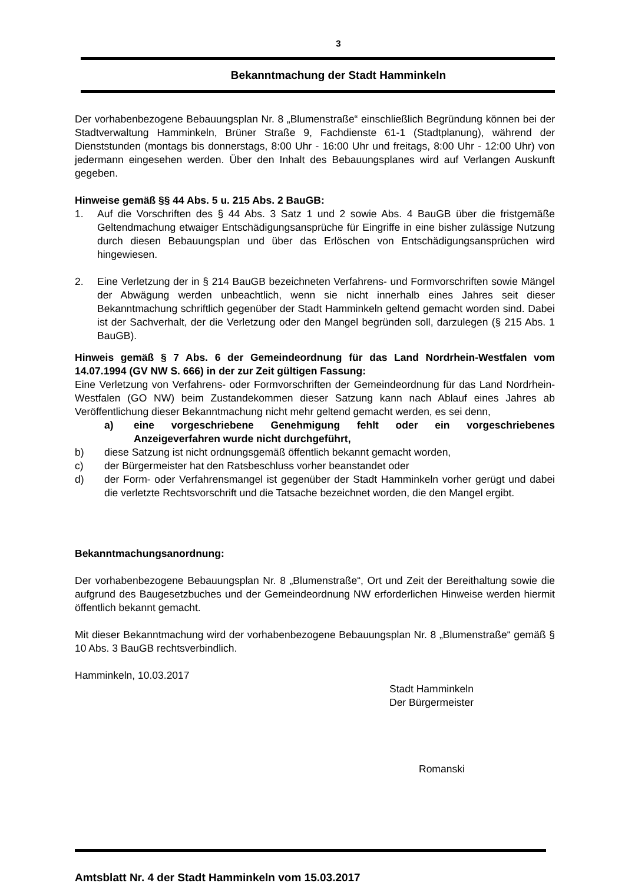3
Bekanntmachung der Stadt Hamminkeln
Der vorhabenbezogene Bebauungsplan Nr. 8 „Blumenstraße“ einschließlich Begründung können bei der Stadtverwaltung Hamminkeln, Brüner Straße 9, Fachdienste 61-1 (Stadtplanung), während der Dienststunden (montags bis donnerstags, 8:00 Uhr - 16:00 Uhr und freitags, 8:00 Uhr - 12:00 Uhr) von jedermann eingesehen werden. Über den Inhalt des Bebauungsplanes wird auf Verlangen Auskunft gegeben.
Hinweise gemäß §§ 44 Abs. 5 u. 215 Abs. 2 BauGB:
1. Auf die Vorschriften des § 44 Abs. 3 Satz 1 und 2 sowie Abs. 4 BauGB über die fristgemäße Geltendmachung etwaiger Entschädigungsansprüche für Eingriffe in eine bisher zulässige Nutzung durch diesen Bebauungsplan und über das Erlöschen von Entschädigungsansprüchen wird hingewiesen.
2. Eine Verletzung der in § 214 BauGB bezeichneten Verfahrens- und Formvorschriften sowie Mängel der Abwägung werden unbeachtlich, wenn sie nicht innerhalb eines Jahres seit dieser Bekanntmachung schriftlich gegenüber der Stadt Hamminkeln geltend gemacht worden sind. Dabei ist der Sachverhalt, der die Verletzung oder den Mangel begründen soll, darzulegen (§ 215 Abs. 1 BauGB).
Hinweis gemäß § 7 Abs. 6 der Gemeindeordnung für das Land Nordrhein-Westfalen vom 14.07.1994 (GV NW S. 666) in der zur Zeit gültigen Fassung:
Eine Verletzung von Verfahrens- oder Formvorschriften der Gemeindeordnung für das Land Nordrhein-Westfalen (GO NW) beim Zustandekommen dieser Satzung kann nach Ablauf eines Jahres ab Veröffentlichung dieser Bekanntmachung nicht mehr geltend gemacht werden, es sei denn,
a) eine vorgeschriebene Genehmigung fehlt oder ein vorgeschriebenes Anzeigeverfahren wurde nicht durchgeführt,
b) diese Satzung ist nicht ordnungsgemäß öffentlich bekannt gemacht worden,
c) der Bürgermeister hat den Ratsbeschluss vorher beanstandet oder
d) der Form- oder Verfahrensmangel ist gegenüber der Stadt Hamminkeln vorher gerügt und dabei die verletzte Rechtsvorschrift und die Tatsache bezeichnet worden, die den Mangel ergibt.
Bekanntmachungsanordnung:
Der vorhabenbezogene Bebauungsplan Nr. 8 „Blumenstraße“, Ort und Zeit der Bereithaltung sowie die aufgrund des Baugesetzbuches und der Gemeindeordnung NW erforderlichen Hinweise werden hiermit öffentlich bekannt gemacht.
Mit dieser Bekanntmachung wird der vorhabenbezogene Bebauungsplan Nr. 8 „Blumenstraße“ gemäß § 10 Abs. 3 BauGB rechtsverbindlich.
Hamminkeln, 10.03.2017
Stadt Hamminkeln
Der Bürgermeister
Romanski
Amtsblatt Nr. 4 der Stadt Hamminkeln vom 15.03.2017